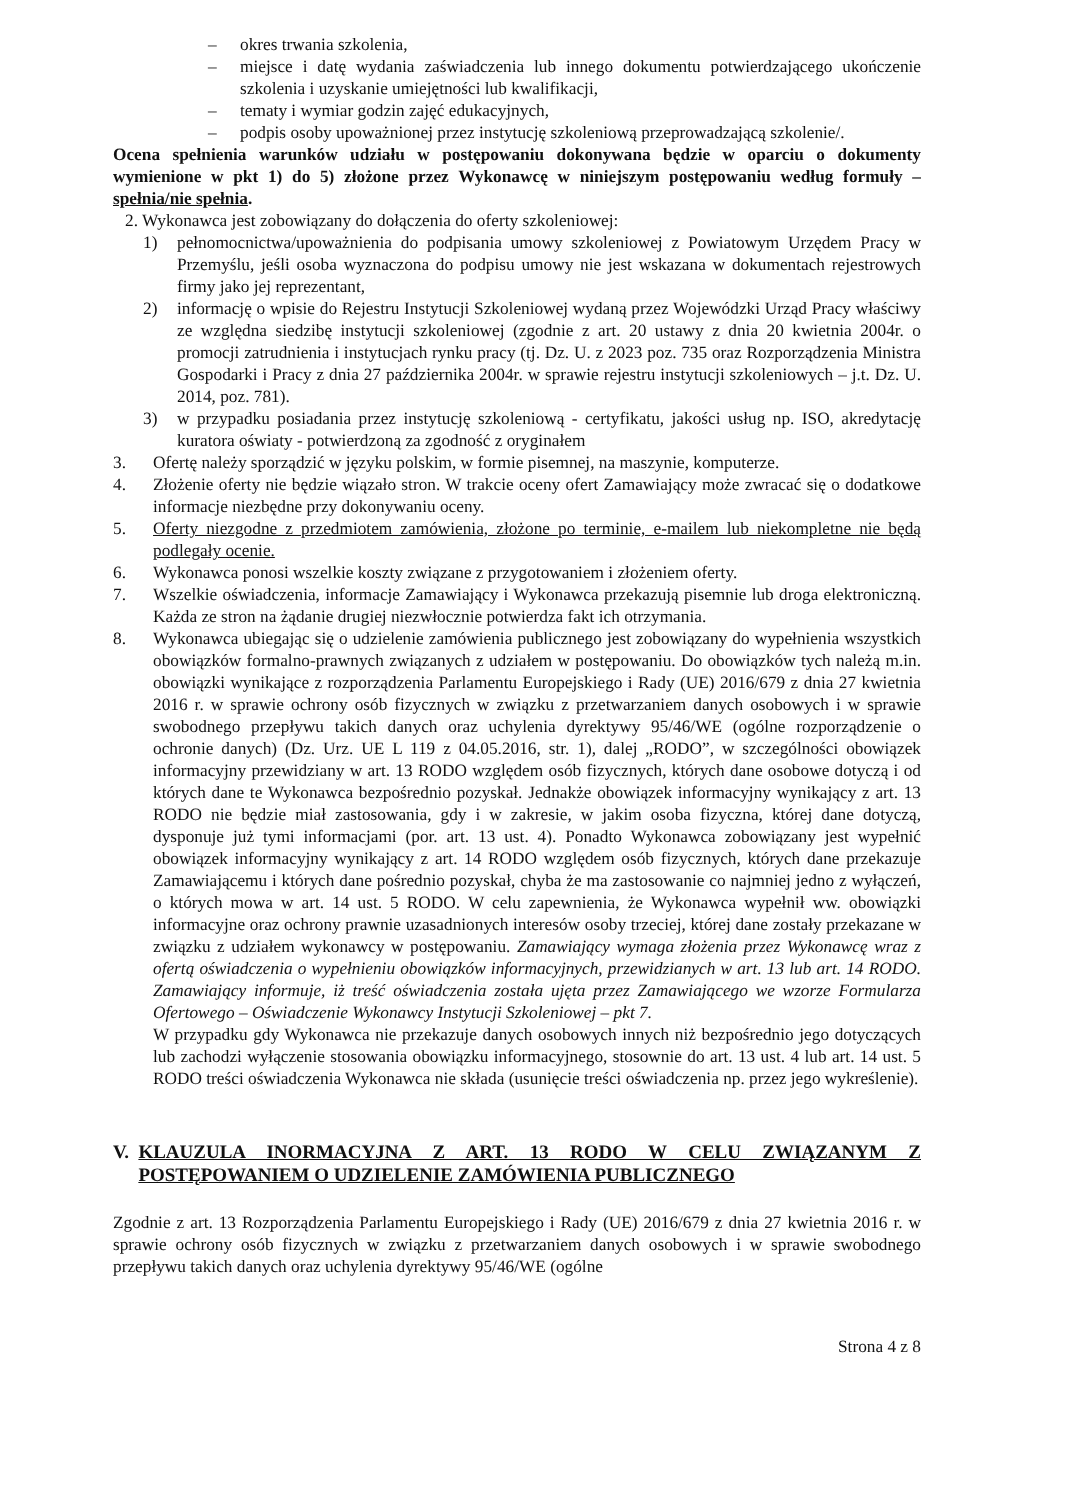– okres trwania szkolenia,
– miejsce i datę wydania zaświadczenia lub innego dokumentu potwierdzającego ukończenie szkolenia i uzyskanie umiejętności lub kwalifikacji,
– tematy i wymiar godzin zajęć edukacyjnych,
– podpis osoby upoważnionej przez instytucję szkoleniową przeprowadzającą szkolenie/.
Ocena spełnienia warunków udziału w postępowaniu dokonywana będzie w oparciu o dokumenty wymienione w pkt 1) do 5) złożone przez Wykonawcę w niniejszym postępowaniu według formuły – spełnia/nie spełnia.
2. Wykonawca jest zobowiązany do dołączenia do oferty szkoleniowej:
1) pełnomocnictwa/upoważnienia do podpisania umowy szkoleniowej z Powiatowym Urzędem Pracy w Przemyślu, jeśli osoba wyznaczona do podpisu umowy nie jest wskazana w dokumentach rejestrowych firmy jako jej reprezentant,
2) informację o wpisie do Rejestru Instytucji Szkoleniowej wydaną przez Wojewódzki Urząd Pracy właściwy ze względna siedzibę instytucji szkoleniowej (zgodnie z art. 20 ustawy z dnia 20 kwietnia 2004r. o promocji zatrudnienia i instytucjach rynku pracy (tj. Dz. U. z 2023 poz. 735 oraz Rozporządzenia Ministra Gospodarki i Pracy z dnia 27 października 2004r. w sprawie rejestru instytucji szkoleniowych – j.t. Dz. U. 2014, poz. 781).
3) w przypadku posiadania przez instytucję szkoleniową - certyfikatu, jakości usług np. ISO, akredytację kuratora oświaty - potwierdzoną za zgodność z oryginałem
3. Ofertę należy sporządzić w języku polskim, w formie pisemnej, na maszynie, komputerze.
4. Złożenie oferty nie będzie wiązało stron. W trakcie oceny ofert Zamawiający może zwracać się o dodatkowe informacje niezbędne przy dokonywaniu oceny.
5. Oferty niezgodne z przedmiotem zamówienia, złożone po terminie, e-mailem lub niekompletne nie będą podlegały ocenie.
6. Wykonawca ponosi wszelkie koszty związane z przygotowaniem i złożeniem oferty.
7. Wszelkie oświadczenia, informacje Zamawiający i Wykonawca przekazują pisemnie lub droga elektroniczną. Każda ze stron na żądanie drugiej niezwłocznie potwierdza fakt ich otrzymania.
8. Wykonawca ubiegając się o udzielenie zamówienia publicznego jest zobowiązany do wypełnienia wszystkich obowiązków formalno-prawnych związanych z udziałem w postępowaniu. Do obowiązków tych należą m.in. obowiązki wynikające z rozporządzenia Parlamentu Europejskiego i Rady (UE) 2016/679 z dnia 27 kwietnia 2016 r. w sprawie ochrony osób fizycznych w związku z przetwarzaniem danych osobowych i w sprawie swobodnego przepływu takich danych oraz uchylenia dyrektywy 95/46/WE (ogólne rozporządzenie o ochronie danych) (Dz. Urz. UE L 119 z 04.05.2016, str. 1), dalej „RODO”, w szczególności obowiązek informacyjny przewidziany w art. 13 RODO względem osób fizycznych, których dane osobowe dotyczą i od których dane te Wykonawca bezpośrednio pozyskał. Jednakże obowiązek informacyjny wynikający z art. 13 RODO nie będzie miał zastosowania, gdy i w zakresie, w jakim osoba fizyczna, której dane dotyczą, dysponuje już tymi informacjami (por. art. 13 ust. 4). Ponadto Wykonawca zobowiązany jest wypełnić obowiązek informacyjny wynikający z art. 14 RODO względem osób fizycznych, których dane przekazuje Zamawiającemu i których dane pośrednio pozyskał, chyba że ma zastosowanie co najmniej jedno z wyłączeń, o których mowa w art. 14 ust. 5 RODO. W celu zapewnienia, że Wykonawca wypełnił ww. obowiązki informacyjne oraz ochrony prawnie uzasadnionych interesów osoby trzeciej, której dane zostały przekazane w związku z udziałem wykonawcy w postępowaniu. Zamawiający wymaga złożenia przez Wykonawcę wraz z ofertą oświadczenia o wypełnieniu obowiązków informacyjnych, przewidzianych w art. 13 lub art. 14 RODO. Zamawiający informuje, iż treść oświadczenia została ujęta przez Zamawiającego we wzorze Formularza Ofertowego – Oświadczenie Wykonawcy Instytucji Szkoleniowej – pkt 7.
W przypadku gdy Wykonawca nie przekazuje danych osobowych innych niż bezpośrednio jego dotyczących lub zachodzi wyłączenie stosowania obowiązku informacyjnego, stosownie do art. 13 ust. 4 lub art. 14 ust. 5 RODO treści oświadczenia Wykonawca nie składa (usunięcie treści oświadczenia np. przez jego wykreślenie).
V. KLAUZULA INORMACYJNA Z ART. 13 RODO W CELU ZWIĄZANYM Z POSTĘPOWANIEM O UDZIELENIE ZAMÓWIENIA PUBLICZNEGO
Zgodnie z art. 13 Rozporządzenia Parlamentu Europejskiego i Rady (UE) 2016/679 z dnia 27 kwietnia 2016 r. w sprawie ochrony osób fizycznych w związku z przetwarzaniem danych osobowych i w sprawie swobodnego przepływu takich danych oraz uchylenia dyrektywy 95/46/WE (ogólne
Strona 4 z 8